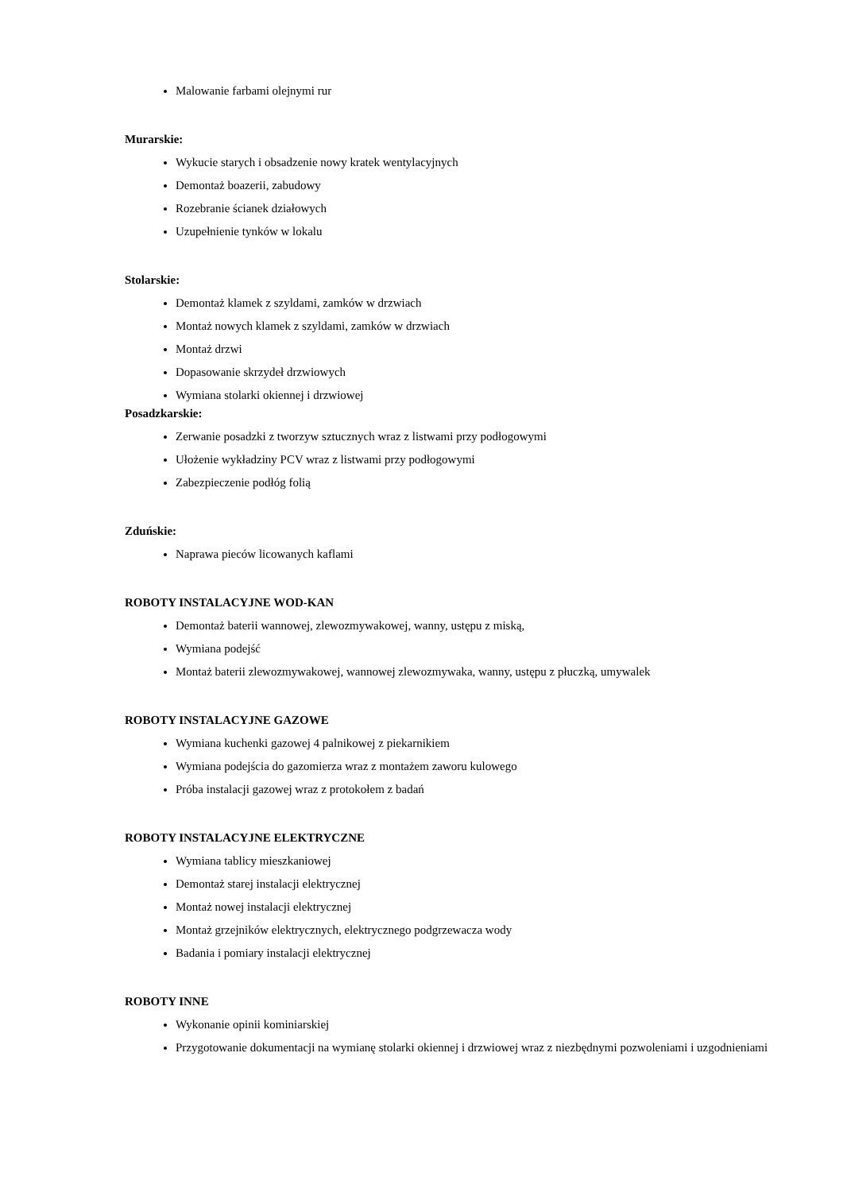Malowanie farbami olejnymi rur
Murarskie:
Wykucie starych i obsadzenie nowy kratek wentylacyjnych
Demontaż boazerii, zabudowy
Rozebranie ścianek działowych
Uzupełnienie tynków w lokalu
Stolarskie:
Demontaż klamek z szyldami, zamków w drzwiach
Montaż nowych klamek z szyldami, zamków w drzwiach
Montaż drzwi
Dopasowanie skrzydeł drzwiowych
Wymiana stolarki okiennej i drzwiowej
Posadzkarskie:
Zerwanie posadzki z tworzyw sztucznych wraz z listwami przy podłogowymi
Ułożenie wykładziny PCV wraz z listwami przy podłogowymi
Zabezpieczenie podłóg folią
Zduńskie:
Naprawa pieców licowanych kaflami
ROBOTY INSTALACYJNE WOD-KAN
Demontaż baterii wannowej, zlewozmywakowej, wanny, ustępu z miską,
Wymiana podejść
Montaż baterii zlewozmywakowej, wannowej zlewozmywaka, wanny, ustępu z płuczką, umywalek
ROBOTY INSTALACYJNE GAZOWE
Wymiana kuchenki gazowej 4 palnikowej z piekarnikiem
Wymiana podejścia do gazomierza wraz z montażem zaworu kulowego
Próba instalacji gazowej wraz z protokołem z badań
ROBOTY INSTALACYJNE ELEKTRYCZNE
Wymiana tablicy mieszkaniowej
Demontaż starej instalacji elektrycznej
Montaż nowej instalacji elektrycznej
Montaż grzejników elektrycznych, elektrycznego podgrzewacza wody
Badania i pomiary instalacji elektrycznej
ROBOTY INNE
Wykonanie opinii kominiarskiej
Przygotowanie dokumentacji na wymianę stolarki okiennej i drzwiowej wraz z niezbędnymi pozwoleniami i uzgodnieniami